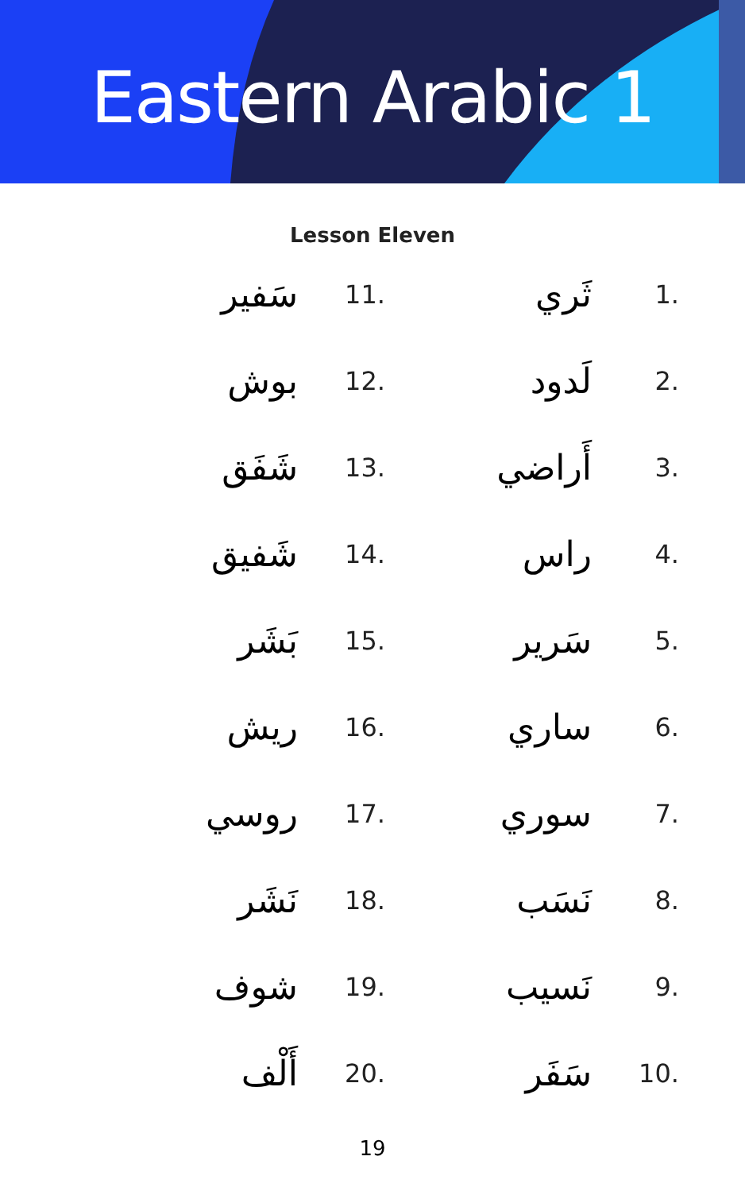Eastern Arabic 1
Lesson Eleven
سَفير
11.
ثَري
1.
بوش
12.
لَدود
2.
شَفَق
13.
أَراضي
3.
شَفيق
14.
راس
4.
بَشَر
15.
سَرير
5.
ريش
16.
ساري
6.
روسي
17.
سوري
7.
نَشَر
18.
نَسَب
8.
شوف
19.
نَسيب
9.
أَلْف
20.
سَفَر
10.
19